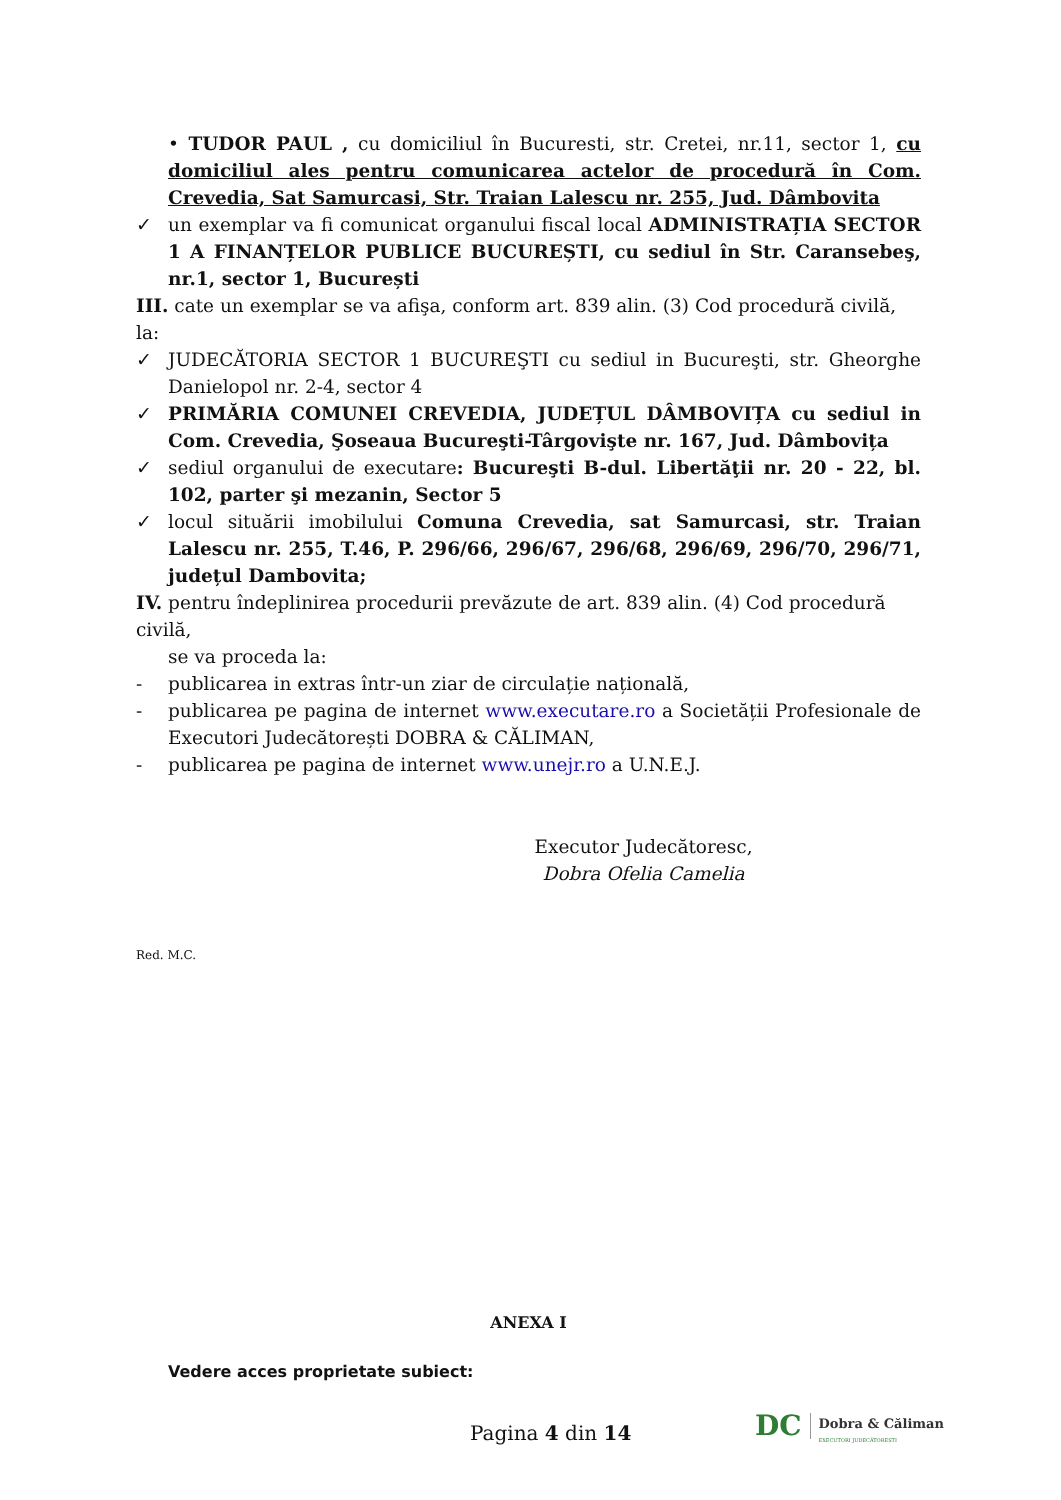• TUDOR PAUL , cu domiciliul în Bucuresti, str. Cretei, nr.11, sector 1, cu domiciliul ales pentru comunicarea actelor de procedură în Com. Crevedia, Sat Samurcasi, Str. Traian Lalescu nr. 255, Jud. Dâmbovita
✓ un exemplar va fi comunicat organului fiscal local ADMINISTRAȚIA SECTOR 1 A FINANȚELOR PUBLICE BUCUREȘTI, cu sediul în Str. Caransebeş, nr.1, sector 1, București
III. cate un exemplar se va afişa, conform art. 839 alin. (3) Cod procedură civilă, la:
✓ JUDECĂTORIA SECTOR 1 BUCUREŞTI cu sediul in Bucureşti, str. Gheorghe Danielopol nr. 2-4, sector 4
✓ PRIMĂRIA COMUNEI CREVEDIA, JUDEȚUL DÂMBOVIȚA cu sediul in Com. Crevedia, Şoseaua Bucureşti-Târgovişte nr. 167, Jud. Dâmbovița
✓ sediul organului de executare: Bucureşti B-dul. Libertăţii nr. 20 - 22, bl. 102, parter şi mezanin, Sector 5
✓ locul situării imobilului Comuna Crevedia, sat Samurcasi, str. Traian Lalescu nr. 255, T.46, P. 296/66, 296/67, 296/68, 296/69, 296/70, 296/71, județul Dambovita;
IV. pentru îndeplinirea procedurii prevăzute de art. 839 alin. (4) Cod procedură civilă,
se va proceda la:
- publicarea in extras într-un ziar de circulație națională,
- publicarea pe pagina de internet www.executare.ro a Societății Profesionale de Executori Judecătorești DOBRA & CĂLIMAN,
- publicarea pe pagina de internet www.unejr.ro a U.N.E.J.
Executor Judecătoresc,
Dobra Ofelia Camelia
Red. M.C.
ANEXA I
Vedere acces proprietate subiect:
Pagina 4 din 14
DC Dobra & Căliman
EXECUTORI JUDECĂTOREȘTI